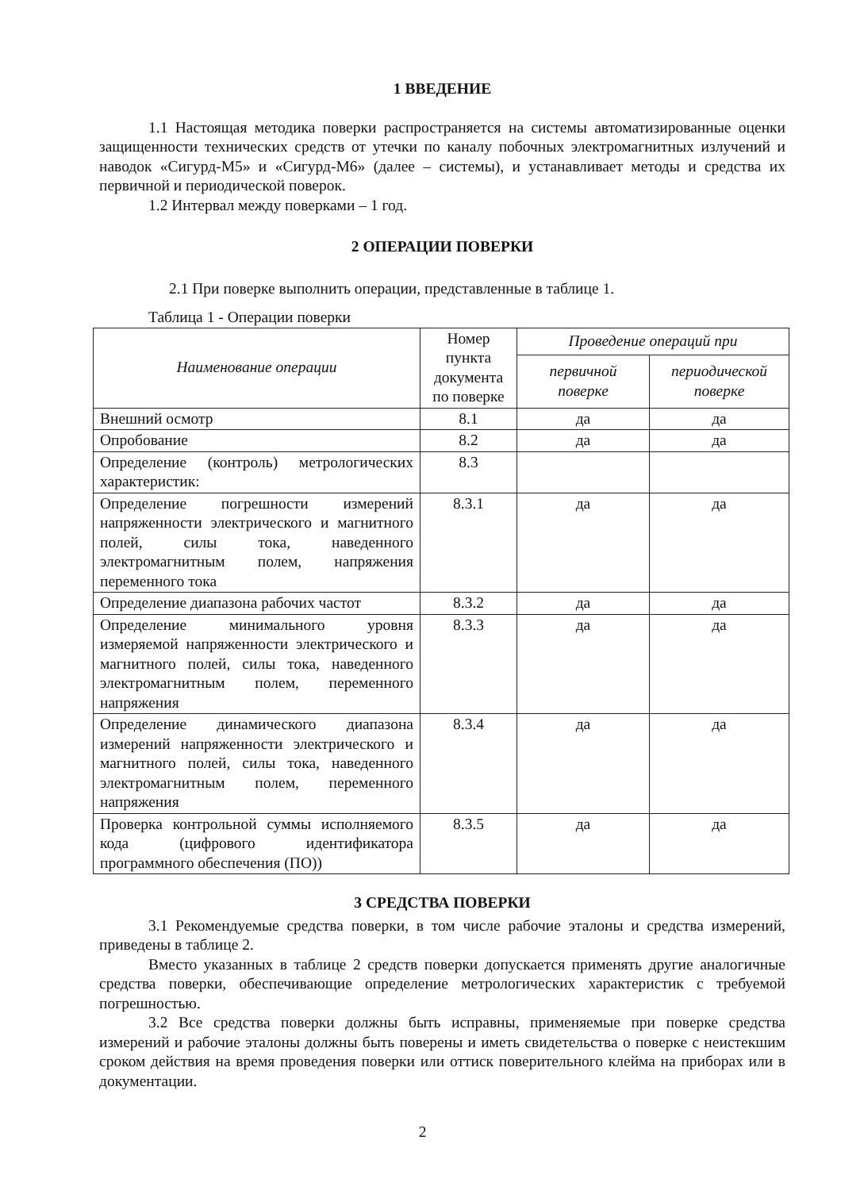1 ВВЕДЕНИЕ
1.1 Настоящая методика поверки распространяется на системы автоматизированные оценки защищенности технических средств от утечки по каналу побочных электромагнитных излучений и наводок «Сигурд-М5» и «Сигурд-М6» (далее – системы), и устанавливает методы и средства их первичной и периодической поверок.
1.2 Интервал между поверками – 1 год.
2 ОПЕРАЦИИ ПОВЕРКИ
2.1 При поверке выполнить операции, представленные в таблице 1.
Таблица 1 - Операции поверки
| Наименование операции | Номер пункта документа по поверке | Проведение операций при | |
| | | первичной поверке | периодической поверке |
| Внешний осмотр | 8.1 | да | да |
| Опробование | 8.2 | да | да |
| Определение (контроль) метрологических характеристик: | 8.3 | | |
| Определение погрешности измерений напряженности электрического и магнитного полей, силы тока, наведенного электромагнитным полем, напряжения переменного тока | 8.3.1 | да | да |
| Определение диапазона рабочих частот | 8.3.2 | да | да |
| Определение минимального уровня измеряемой напряженности электрического и магнитного полей, силы тока, наведенного электромагнитным полем, переменного напряжения | 8.3.3 | да | да |
| Определение динамического диапазона измерений напряженности электрического и магнитного полей, силы тока, наведенного электромагнитным полем, переменного напряжения | 8.3.4 | да | да |
| Проверка контрольной суммы исполняемого кода (цифрового идентификатора программного обеспечения (ПО)) | 8.3.5 | да | да |
3 СРЕДСТВА ПОВЕРКИ
3.1 Рекомендуемые средства поверки, в том числе рабочие эталоны и средства измерений, приведены в таблице 2.
Вместо указанных в таблице 2 средств поверки допускается применять другие аналогичные средства поверки, обеспечивающие определение метрологических характеристик с требуемой погрешностью.
3.2 Все средства поверки должны быть исправны, применяемые при поверке средства измерений и рабочие эталоны должны быть поверены и иметь свидетельства о поверке с неистекшим сроком действия на время проведения поверки или оттиск поверительного клейма на приборах или в документации.
2